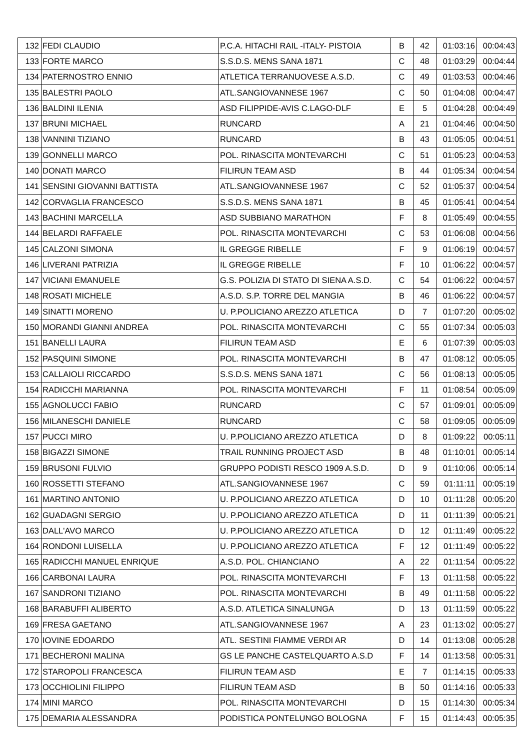| 132 | FEDI CLAUDIO | P.C.A. HITACHI RAIL -ITALY- PISTOIA | B | 42 | 01:03:16 | 00:04:43 |
| 133 | FORTE MARCO | S.S.D.S. MENS SANA 1871 | C | 48 | 01:03:29 | 00:04:44 |
| 134 | PATERNOSTRO ENNIO | ATLETICA TERRANUOVESE A.S.D. | C | 49 | 01:03:53 | 00:04:46 |
| 135 | BALESTRI PAOLO | ATL.SANGIOVANNESE 1967 | C | 50 | 01:04:08 | 00:04:47 |
| 136 | BALDINI ILENIA | ASD FILIPPIDE-AVIS C.LAGO-DLF | E | 5 | 01:04:28 | 00:04:49 |
| 137 | BRUNI MICHAEL | RUNCARD | A | 21 | 01:04:46 | 00:04:50 |
| 138 | VANNINI TIZIANO | RUNCARD | B | 43 | 01:05:05 | 00:04:51 |
| 139 | GONNELLI MARCO | POL. RINASCITA MONTEVARCHI | C | 51 | 01:05:23 | 00:04:53 |
| 140 | DONATI MARCO | FILIRUN TEAM ASD | B | 44 | 01:05:34 | 00:04:54 |
| 141 | SENSINI GIOVANNI BATTISTA | ATL.SANGIOVANNESE 1967 | C | 52 | 01:05:37 | 00:04:54 |
| 142 | CORVAGLIA FRANCESCO | S.S.D.S. MENS SANA 1871 | B | 45 | 01:05:41 | 00:04:54 |
| 143 | BACHINI MARCELLA | ASD SUBBIANO MARATHON | F | 8 | 01:05:49 | 00:04:55 |
| 144 | BELARDI RAFFAELE | POL. RINASCITA MONTEVARCHI | C | 53 | 01:06:08 | 00:04:56 |
| 145 | CALZONI SIMONA | IL GREGGE RIBELLE | F | 9 | 01:06:19 | 00:04:57 |
| 146 | LIVERANI PATRIZIA | IL GREGGE RIBELLE | F | 10 | 01:06:22 | 00:04:57 |
| 147 | VICIANI EMANUELE | G.S. POLIZIA DI STATO DI SIENA A.S.D. | C | 54 | 01:06:22 | 00:04:57 |
| 148 | ROSATI MICHELE | A.S.D. S.P. TORRE DEL MANGIA | B | 46 | 01:06:22 | 00:04:57 |
| 149 | SINATTI MORENO | U. P.POLICIANO AREZZO ATLETICA | D | 7 | 01:07:20 | 00:05:02 |
| 150 | MORANDI GIANNI ANDREA | POL. RINASCITA MONTEVARCHI | C | 55 | 01:07:34 | 00:05:03 |
| 151 | BANELLI LAURA | FILIRUN TEAM ASD | E | 6 | 01:07:39 | 00:05:03 |
| 152 | PASQUINI SIMONE | POL. RINASCITA MONTEVARCHI | B | 47 | 01:08:12 | 00:05:05 |
| 153 | CALLAIOLI RICCARDO | S.S.D.S. MENS SANA 1871 | C | 56 | 01:08:13 | 00:05:05 |
| 154 | RADICCHI MARIANNA | POL. RINASCITA MONTEVARCHI | F | 11 | 01:08:54 | 00:05:09 |
| 155 | AGNOLUCCI FABIO | RUNCARD | C | 57 | 01:09:01 | 00:05:09 |
| 156 | MILANESCHI DANIELE | RUNCARD | C | 58 | 01:09:05 | 00:05:09 |
| 157 | PUCCI MIRO | U. P.POLICIANO AREZZO ATLETICA | D | 8 | 01:09:22 | 00:05:11 |
| 158 | BIGAZZI SIMONE | TRAIL RUNNING PROJECT ASD | B | 48 | 01:10:01 | 00:05:14 |
| 159 | BRUSONI FULVIO | GRUPPO PODISTI RESCO 1909 A.S.D. | D | 9 | 01:10:06 | 00:05:14 |
| 160 | ROSSETTI STEFANO | ATL.SANGIOVANNESE 1967 | C | 59 | 01:11:11 | 00:05:19 |
| 161 | MARTINO ANTONIO | U. P.POLICIANO AREZZO ATLETICA | D | 10 | 01:11:28 | 00:05:20 |
| 162 | GUADAGNI SERGIO | U. P.POLICIANO AREZZO ATLETICA | D | 11 | 01:11:39 | 00:05:21 |
| 163 | DALL'AVO MARCO | U. P.POLICIANO AREZZO ATLETICA | D | 12 | 01:11:49 | 00:05:22 |
| 164 | RONDONI LUISELLA | U. P.POLICIANO AREZZO ATLETICA | F | 12 | 01:11:49 | 00:05:22 |
| 165 | RADICCHI MANUEL ENRIQUE | A.S.D. POL. CHIANCIANO | A | 22 | 01:11:54 | 00:05:22 |
| 166 | CARBONAI LAURA | POL. RINASCITA MONTEVARCHI | F | 13 | 01:11:58 | 00:05:22 |
| 167 | SANDRONI TIZIANO | POL. RINASCITA MONTEVARCHI | B | 49 | 01:11:58 | 00:05:22 |
| 168 | BARABUFFI ALIBERTO | A.S.D. ATLETICA SINALUNGA | D | 13 | 01:11:59 | 00:05:22 |
| 169 | FRESA GAETANO | ATL.SANGIOVANNESE 1967 | A | 23 | 01:13:02 | 00:05:27 |
| 170 | IOVINE EDOARDO | ATL. SESTINI FIAMME VERDI AR | D | 14 | 01:13:08 | 00:05:28 |
| 171 | BECHERONI MALINA | GS LE PANCHE CASTELQUARTO A.S.D | F | 14 | 01:13:58 | 00:05:31 |
| 172 | STAROPOLI FRANCESCA | FILIRUN TEAM ASD | E | 7 | 01:14:15 | 00:05:33 |
| 173 | OCCHIOLINI FILIPPO | FILIRUN TEAM ASD | B | 50 | 01:14:16 | 00:05:33 |
| 174 | MINI MARCO | POL. RINASCITA MONTEVARCHI | D | 15 | 01:14:30 | 00:05:34 |
| 175 | DEMARIA ALESSANDRA | PODISTICA PONTELUNGO BOLOGNA | F | 15 | 01:14:43 | 00:05:35 |